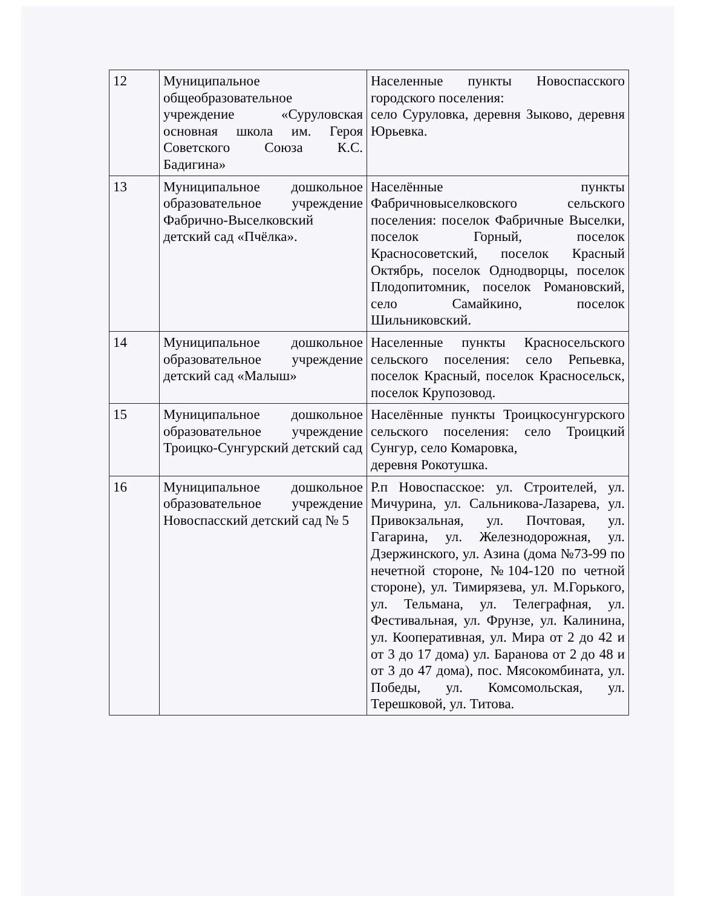| 12 | Муниципальное общеобразовательное учреждение «Суруловская основная школа им. Героя Советского Союза К.С. Бадигина» | Населенные пункты Новоспасского городского поселения: село Суруловка, деревня Зыково, деревня Юрьевка. |
| 13 | Муниципальное дошкольное образовательное учреждение Фабрично-Выселковский детский сад «Пчёлка». | Населённые пункты Фабричновыселковского сельского поселения: поселок Фабричные Выселки, поселок Горный, поселок Красносоветский, поселок Красный Октябрь, поселок Однодворцы, поселок Плодопитомник, поселок Романовский, село Самайкино, поселок Шильниковский. |
| 14 | Муниципальное дошкольное образовательное учреждение детский сад «Малыш» | Населенные пункты Красносельского сельского поселения: село Репьевка, поселок Красный, поселок Красносельск, поселок Крупозовод. |
| 15 | Муниципальное дошкольное образовательное учреждение Троицко-Сунгурский детский сад | Населённые пункты Троицкосунгурского сельского поселения: село Троицкий Сунгур, село Комаровка, деревня Рокотушка. |
| 16 | Муниципальное дошкольное образовательное учреждение Новоспасский детский сад № 5 | Р.п Новоспасское: ул. Строителей, ул. Мичурина, ул. Сальникова-Лазарева, ул. Привокзальная, ул. Почтовая, ул. Гагарина, ул. Железнодорожная, ул. Дзержинского, ул. Азина (дома №73-99 по нечетной стороне, №104-120 по четной стороне), ул. Тимирязева, ул. М.Горького, ул. Тельмана, ул. Телеграфная, ул. Фестивальная, ул. Фрунзе, ул. Калинина, ул. Кооперативная, ул. Мира от 2 до 42 и от 3 до 17 дома) ул. Баранова от 2 до 48 и от 3 до 47 дома), пос. Мясокомбината, ул. Победы, ул. Комсомольская, ул. Терешковой, ул. Титова. |